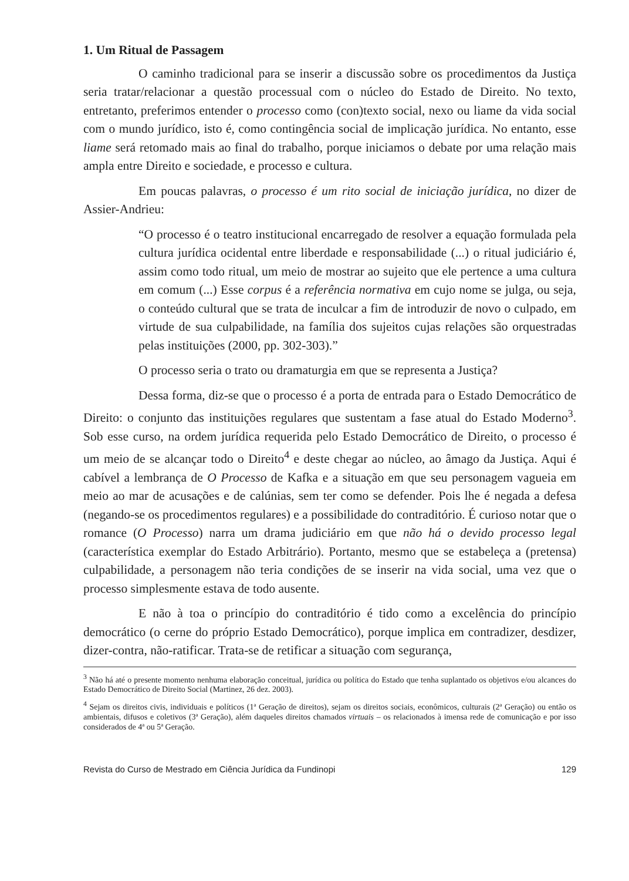1. Um Ritual de Passagem
O caminho tradicional para se inserir a discussão sobre os procedimentos da Justiça seria tratar/relacionar a questão processual com o núcleo do Estado de Direito. No texto, entretanto, preferimos entender o processo como (con)texto social, nexo ou liame da vida social com o mundo jurídico, isto é, como contingência social de implicação jurídica. No entanto, esse liame será retomado mais ao final do trabalho, porque iniciamos o debate por uma relação mais ampla entre Direito e sociedade, e processo e cultura.
Em poucas palavras, o processo é um rito social de iniciação jurídica, no dizer de Assier-Andrieu:
“O processo é o teatro institucional encarregado de resolver a equação formulada pela cultura jurídica ocidental entre liberdade e responsabilidade (...) o ritual judiciário é, assim como todo ritual, um meio de mostrar ao sujeito que ele pertence a uma cultura em comum (...) Esse corpus é a referência normativa em cujo nome se julga, ou seja, o conteúdo cultural que se trata de inculcar a fim de introduzir de novo o culpado, em virtude de sua culpabilidade, na família dos sujeitos cujas relações são orquestradas pelas instituições (2000, pp. 302-303).”
O processo seria o trato ou dramaturgia em que se representa a Justiça?
Dessa forma, diz-se que o processo é a porta de entrada para o Estado Democrático de Direito: o conjunto das instituições regulares que sustentam a fase atual do Estado Moderno<sup>3</sup>. Sob esse curso, na ordem jurídica requerida pelo Estado Democrático de Direito, o processo é um meio de se alcançar todo o Direito<sup>4</sup> e deste chegar ao núcleo, ao âmago da Justiça. Aqui é cabível a lembrança de O Processo de Kafka e a situação em que seu personagem vagueia em meio ao mar de acusações e de calúnias, sem ter como se defender. Pois lhe é negada a defesa (negando-se os procedimentos regulares) e a possibilidade do contraditório. É curioso notar que o romance (O Processo) narra um drama judiciário em que não há o devido processo legal (característica exemplar do Estado Arbitrário). Portanto, mesmo que se estabeleça a (pretensa) culpabilidade, a personagem não teria condições de se inserir na vida social, uma vez que o processo simplesmente estava de todo ausente.
E não à toa o princípio do contraditório é tido como a excelência do princípio democrático (o cerne do próprio Estado Democrático), porque implica em contradizer, desdizer, dizer-contra, não-ratificar. Trata-se de retificar a situação com segurança,
<sup>3</sup> Não há até o presente momento nenhuma elaboração conceitual, jurídica ou política do Estado que tenha suplantado os objetivos e/ou alcances do Estado Democrático de Direito Social (Martinez, 26 dez. 2003).
<sup>4</sup> Sejam os direitos civis, individuais e políticos (1ª Geração de direitos), sejam os direitos sociais, econômicos, culturais (2ª Geração) ou então os ambientais, difusos e coletivos (3ª Geração), além daqueles direitos chamados virtuais – os relacionados à imensa rede de comunicação e por isso considerados de 4ª ou 5ª Geração.
Revista do Curso de Mestrado em Ciência Jurídica da Fundinopi 129